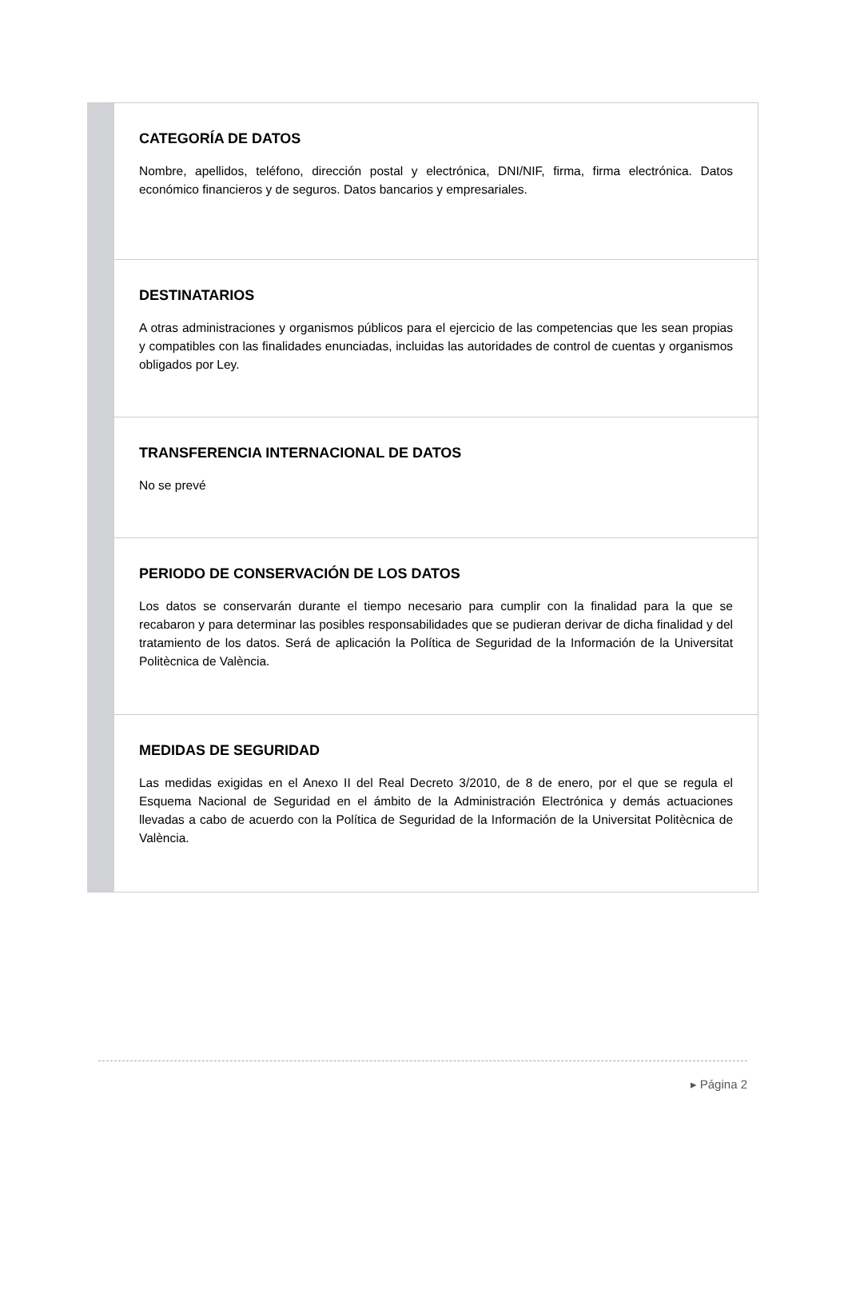CATEGORÍA DE DATOS
Nombre, apellidos, teléfono, dirección postal y electrónica, DNI/NIF, firma, firma electrónica. Datos económico financieros y de seguros. Datos bancarios y empresariales.
DESTINATARIOS
A otras administraciones y organismos públicos para el ejercicio de las competencias que les sean propias y compatibles con las finalidades enunciadas, incluidas las autoridades de control de cuentas y organismos obligados por Ley.
TRANSFERENCIA INTERNACIONAL DE DATOS
No se prevé
PERIODO DE CONSERVACIÓN DE LOS DATOS
Los datos se conservarán durante el tiempo necesario para cumplir con la finalidad para la que se recabaron y para determinar las posibles responsabilidades que se pudieran derivar de dicha finalidad y del tratamiento de los datos. Será de aplicación la Política de Seguridad de la Información de la Universitat Politècnica de València.
MEDIDAS DE SEGURIDAD
Las medidas exigidas en el Anexo II del Real Decreto 3/2010, de 8 de enero, por el que se regula el Esquema Nacional de Seguridad en el ámbito de la Administración Electrónica y demás actuaciones llevadas a cabo de acuerdo con la Política de Seguridad de la Información de la Universitat Politècnica de València.
▸ Página 2